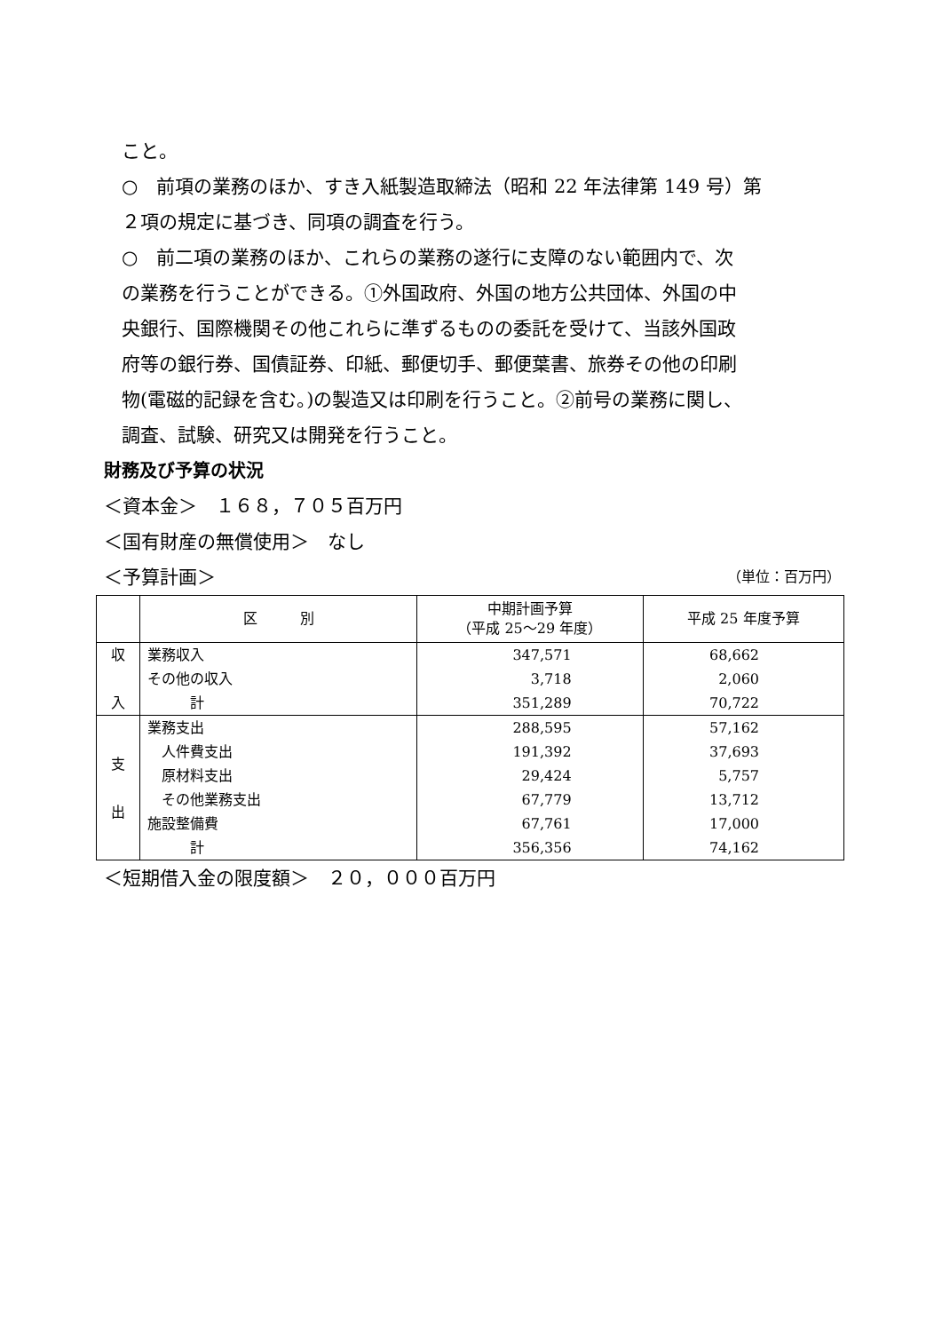こと。
○　前項の業務のほか、すき入紙製造取締法（昭和 22 年法律第 149 号）第
２項の規定に基づき、同項の調査を行う。
○　前二項の業務のほか、これらの業務の遂行に支障のない範囲内で、次
の業務を行うことができる。①外国政府、外国の地方公共団体、外国の中
央銀行、国際機関その他これらに準ずるものの委託を受けて、当該外国政
府等の銀行券、国債証券、印紙、郵便切手、郵便葉書、旅券その他の印刷
物(電磁的記録を含む。)の製造又は印刷を行うこと。②前号の業務に関し、
調査、試験、研究又は開発を行うこと。
財務及び予算の状況
＜資本金＞　１６８，７０５百万円
＜国有財産の無償使用＞　なし
＜予算計画＞
（単位：百万円）
| | 区 別 | 中期計画予算 （平成 25～29 年度） | 平成 25 年度予算 |
| --- | --- | --- | --- |
| 収 入 | 業務収入 その他の収入 計 | 347,571 3,718 351,289 | 68,662 2,060 70,722 |
| 支 出 | 業務支出 人件費支出 原材料支出 その他業務支出 施設整備費 計 | 288,595 191,392 29,424 67,779 67,761 356,356 | 57,162 37,693 5,757 13,712 17,000 74,162 |
＜短期借入金の限度額＞　２０，０００百万円